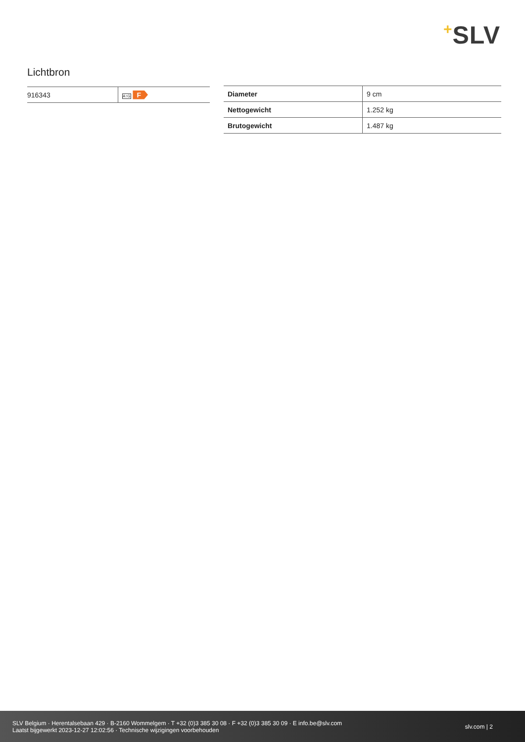+SLV
Lichtbron
| 916343 | A↑G F |
| Diameter | 9 cm |
| Nettogewicht | 1.252 kg |
| Brutogewicht | 1.487 kg |
SLV Belgium · Herentalsebaan 429 · B-2160 Wommelgem · T +32 (0)3 385 30 08 · F +32 (0)3 385 30 09 · E info.be@slv.com
Laatst bijgewerkt 2023-12-27 12:02:56 · Technische wijzigingen voorbehouden
slv.com | 2